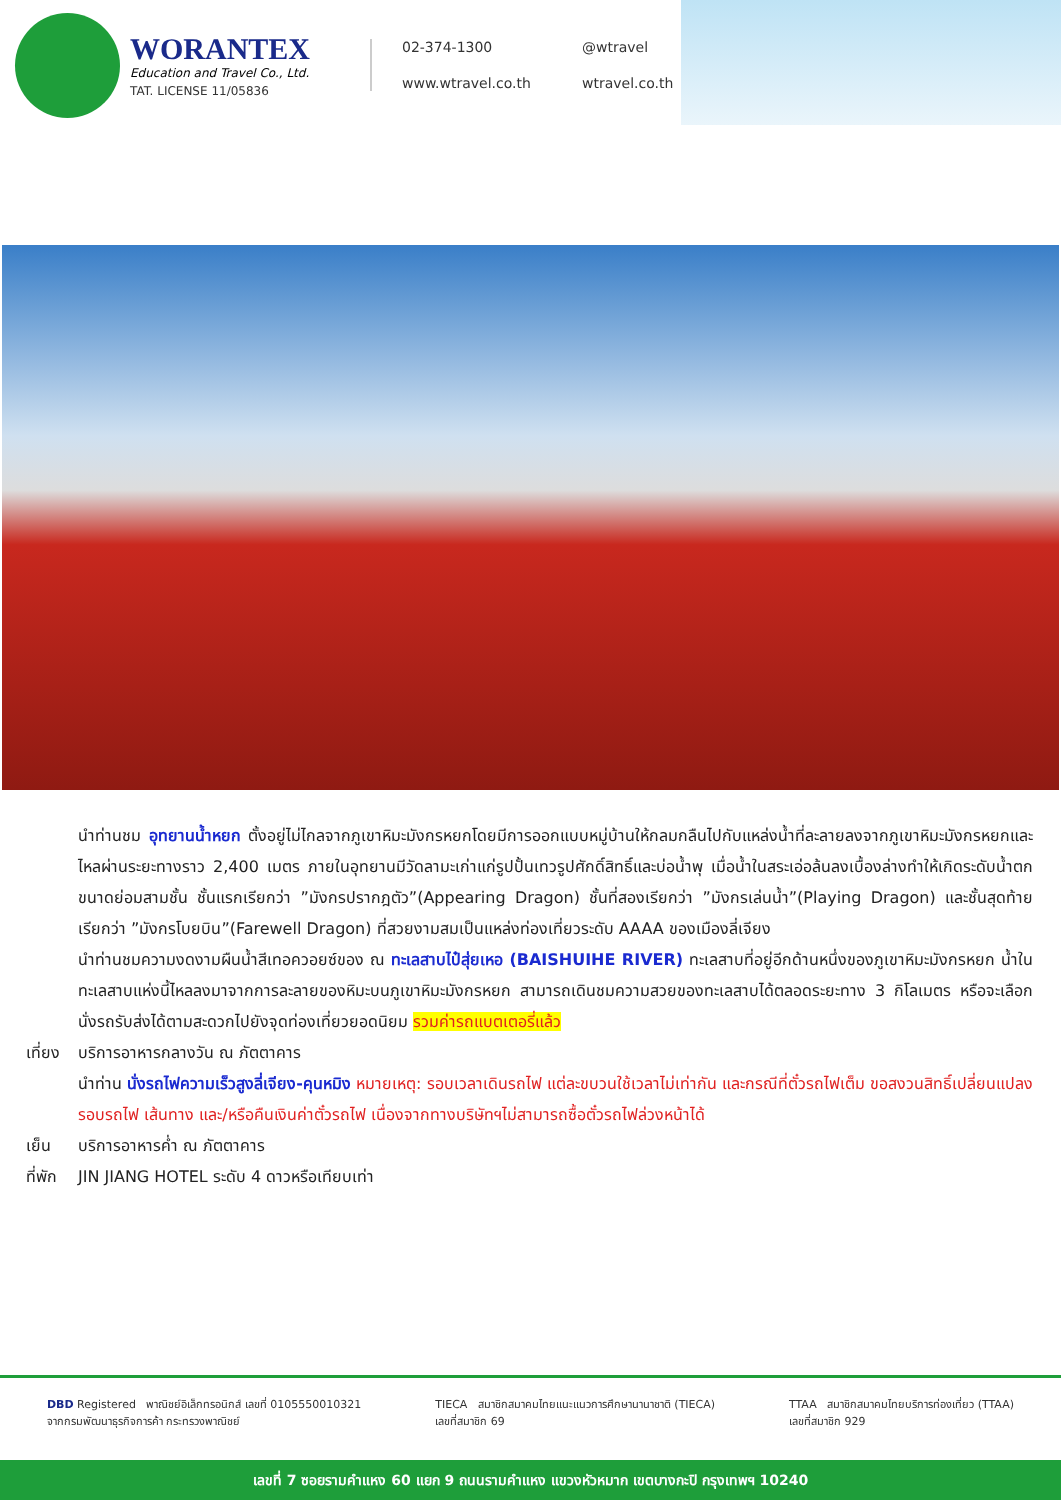WORANTEX
Education and Travel Co., Ltd.
TAT. LICENSE 11/05836
02-374-1300
@wtravel
www.wtravel.co.th
wtravel.co.th
นำท่านชม อุทยานน้ำหยก ตั้งอยู่ไม่ไกลจากภูเขาหิมะมังกรหยกโดยมีการออกแบบหมู่บ้านให้กลมกลืนไปกับแหล่งน้ำที่ละลายลงจากภูเขาหิมะมังกรหยกและไหลผ่านระยะทางราว 2,400 เมตร ภายในอุทยานมีวัดลามะเก่าแก่รูปปั้นเทวรูปศักดิ์สิทธิ์และบ่อน้ำพุ เมื่อน้ำในสระเอ่อล้นลงเบื้องล่างทำให้เกิดระดับน้ำตกขนาดย่อมสามชั้น ชั้นแรกเรียกว่า ”มังกรปรากฎตัว”(Appearing Dragon) ชั้นที่สองเรียกว่า ”มังกรเล่นน้ำ”(Playing Dragon) และชั้นสุดท้ายเรียกว่า ”มังกรโบยบิน”(Farewell Dragon) ที่สวยงามสมเป็นแหล่งท่องเที่ยวระดับ AAAA ของเมืองลี่เจียง
นำท่านชมความงดงามผืนน้ำสีเทอควอยซ์ของ ณ ทะเลสาบไป๋สุ่ยเหอ (BAISHUIHE RIVER) ทะเลสาบที่อยู่อีกด้านหนึ่งของภูเขาหิมะมังกรหยก น้ำในทะเลสาบแห่งนี้ไหลลงมาจากการละลายของหิมะบนภูเขาหิมะมังกรหยก สามารถเดินชมความสวยของทะเลสาบได้ตลอดระยะทาง 3 กิโลเมตร หรือจะเลือกนั่งรถรับส่งได้ตามสะดวกไปยังจุดท่องเที่ยวยอดนิยม รวมค่ารถแบตเตอรี่แล้ว
เที่ยง
บริการอาหารกลางวัน ณ ภัตตาคาร
นำท่าน นั่งรถไฟความเร็วสูงลี่เจียง-คุนหมิง หมายเหตุ: รอบเวลาเดินรถไฟ แต่ละขบวนใช้เวลาไม่เท่ากัน และกรณีที่ตั๋วรถไฟเต็ม ขอสงวนสิทธิ์เปลี่ยนแปลงรอบรถไฟ เส้นทาง และ/หรือคืนเงินค่าตั๋วรถไฟ เนื่องจากทางบริษัทฯไม่สามารถซื้อตั๋วรถไฟล่วงหน้าได้
เย็น บริการอาหารค่ำ ณ ภัตตาคาร
ที่พัก
JIN JIANG HOTEL ระดับ 4 ดาวหรือเทียบเท่า
DBD Registered พาณิชย์อิเล็กทรอนิกส์ เลขที่ 0105550010321
จากกรมพัฒนาธุรกิจการค้า กระทรวงพาณิชย์
TIECA สมาชิกสมาคมไทยแนะแนวการศึกษานานาชาติ (TIECA)
เลขที่สมาชิก 69
TTAA สมาชิกสมาคมไทยบริการท่องเที่ยว (TTAA)
เลขที่สมาชิก 929
เลขที่ 7 ซอยรามคำแหง 60 แยก 9 ถนนรามคำแหง แขวงหัวหมาก เขตบางกะปิ กรุงเทพฯ 10240